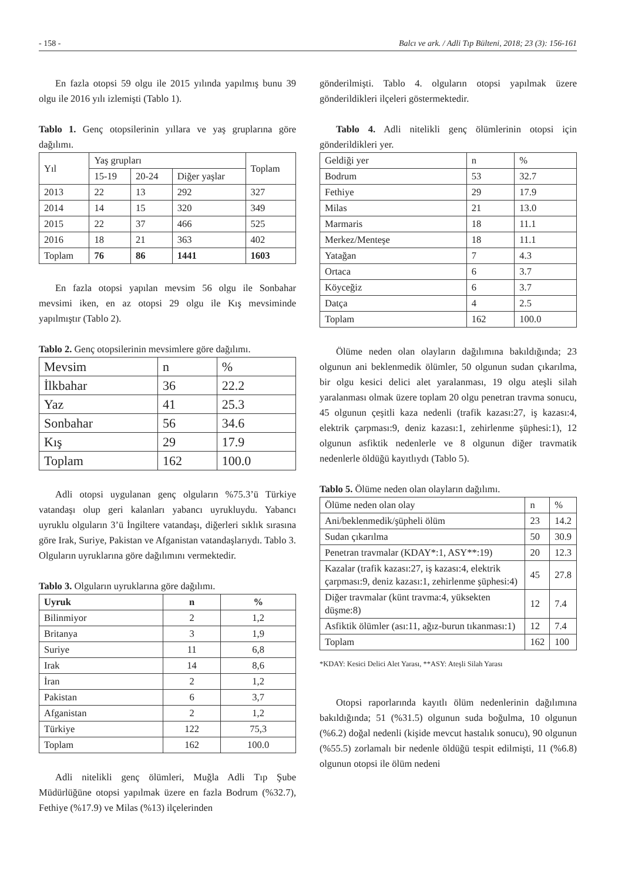- 158 - Balcı ve ark. / Adli Tıp Bülteni, 2018; 23 (3): 156-161
En fazla otopsi 59 olgu ile 2015 yılında yapılmış bunu 39 olgu ile 2016 yılı izlemişti (Tablo 1).
Tablo 1. Genç otopsilerinin yıllara ve yaş gruplarına göre dağılımı.
| Yıl | Yaş grupları | | | Toplam |
| --- | --- | --- | --- | --- |
| | 15-19 | 20-24 | Diğer yaşlar | |
| 2013 | 22 | 13 | 292 | 327 |
| 2014 | 14 | 15 | 320 | 349 |
| 2015 | 22 | 37 | 466 | 525 |
| 2016 | 18 | 21 | 363 | 402 |
| Toplam | 76 | 86 | 1441 | 1603 |
En fazla otopsi yapılan mevsim 56 olgu ile Sonbahar mevsimi iken, en az otopsi 29 olgu ile Kış mevsiminde yapılmıştır (Tablo 2).
Tablo 2. Genç otopsilerinin mevsimlere göre dağılımı.
| Mevsim | n | % |
| --- | --- | --- |
| İlkbahar | 36 | 22.2 |
| Yaz | 41 | 25.3 |
| Sonbahar | 56 | 34.6 |
| Kış | 29 | 17.9 |
| Toplam | 162 | 100.0 |
Adli otopsi uygulanan genç olguların %75.3’ü Türkiye vatandaşı olup geri kalanları yabancı uyrukluydu. Yabancı uyruklu olguların 3’ü İngiltere vatandaşı, diğerleri sıklık sırasına göre Irak, Suriye, Pakistan ve Afganistan vatandaşlarıydı. Tablo 3. Olguların uyruklarına göre dağılımını vermektedir.
Tablo 3. Olguların uyruklarına göre dağılımı.
| Uyruk | n | % |
| --- | --- | --- |
| Bilinmiyor | 2 | 1,2 |
| Britanya | 3 | 1,9 |
| Suriye | 11 | 6,8 |
| Irak | 14 | 8,6 |
| İran | 2 | 1,2 |
| Pakistan | 6 | 3,7 |
| Afganistan | 2 | 1,2 |
| Türkiye | 122 | 75,3 |
| Toplam | 162 | 100.0 |
Adli nitelikli genç ölümleri, Muğla Adli Tıp Şube Müdürlüğüne otopsi yapılmak üzere en fazla Bodrum (%32.7), Fethiye (%17.9) ve Milas (%13) ilçelerinden
gönderilmişti. Tablo 4. olguların otopsi yapılmak üzere gönderildikleri ilçeleri göstermektedir.
Tablo 4. Adli nitelikli genç ölümlerinin otopsi için gönderildikleri yer.
| Geldiği yer | n | % |
| --- | --- | --- |
| Bodrum | 53 | 32.7 |
| Fethiye | 29 | 17.9 |
| Milas | 21 | 13.0 |
| Marmaris | 18 | 11.1 |
| Merkez/Menteşe | 18 | 11.1 |
| Yatağan | 7 | 4.3 |
| Ortaca | 6 | 3.7 |
| Köyceğiz | 6 | 3.7 |
| Datça | 4 | 2.5 |
| Toplam | 162 | 100.0 |
Ölüme neden olan olayların dağılımına bakıldığında; 23 olgunun ani beklenmedik ölümler, 50 olgunun sudan çıkarılma, bir olgu kesici delici alet yaralanması, 19 olgu ateşli silah yaralanması olmak üzere toplam 20 olgu penetran travma sonucu, 45 olgunun çeşitli kaza nedenli (trafik kazası:27, iş kazası:4, elektrik çarpması:9, deniz kazası:1, zehirlenme şüphesi:1), 12 olgunun asfiktik nedenlerle ve 8 olgunun diğer travmatik nedenlerle öldüğü kayıtlıydı (Tablo 5).
Tablo 5. Ölüme neden olan olayların dağılımı.
| Ölüme neden olan olay | n | % |
| --- | --- | --- |
| Ani/beklenmedik/şüpheli ölüm | 23 | 14.2 |
| Sudan çıkarılma | 50 | 30.9 |
| Penetran travmalar (KDAY*:1, ASY**:19) | 20 | 12.3 |
| Kazalar (trafik kazası:27, iş kazası:4, elektrik çarpması:9, deniz kazası:1, zehirlenme şüphesi:4) | 45 | 27.8 |
| Diğer travmalar (künt travma:4, yüksekten düşme:8) | 12 | 7.4 |
| Asfiktik ölümler (ası:11, ağız-burun tıkanması:1) | 12 | 7.4 |
| Toplam | 162 | 100 |
*KDAY: Kesici Delici Alet Yarası, **ASY: Ateşli Silah Yarası
Otopsi raporlarında kayıtlı ölüm nedenlerinin dağılımına bakıldığında; 51 (%31.5) olgunun suda boğulma, 10 olgunun (%6.2) doğal nedenli (kişide mevcut hastalık sonucu), 90 olgunun (%55.5) zorlamalı bir nedenle öldüğü tespit edilmişti, 11 (%6.8) olgunun otopsi ile ölüm nedeni